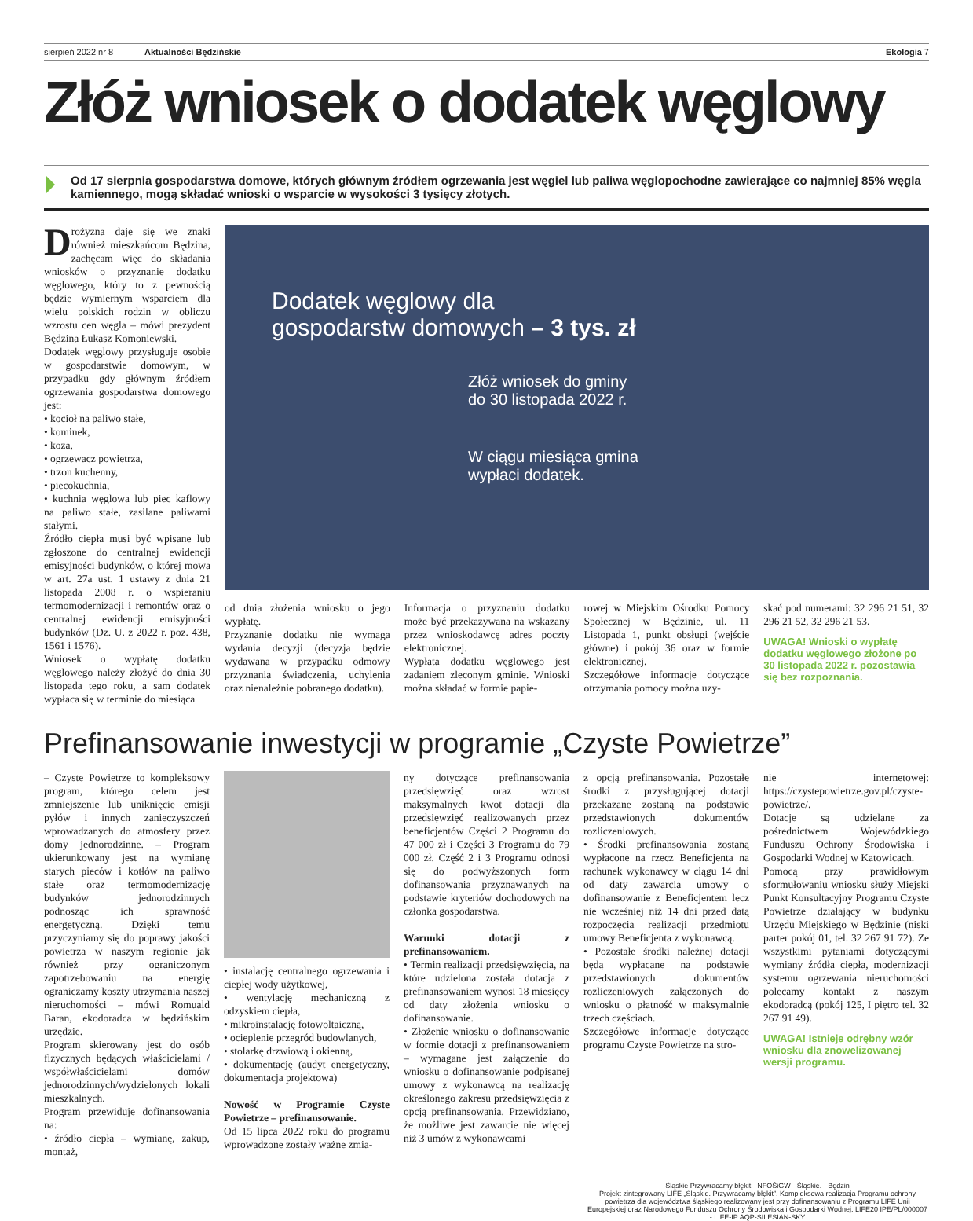sierpień 2022 nr 8 Aktualności Będzińskie Ekologia 7
Złóż wniosek o dodatek węglowy
Od 17 sierpnia gospodarstwa domowe, których głównym źródłem ogrzewania jest węgiel lub paliwa węglopochodne zawierające co najmniej 85% węgla kamiennego, mogą składać wnioski o wsparcie w wysokości 3 tysięcy złotych.
Drożyzna daje się we znaki również mieszkańcom Będzina, zachęcam więc do składania wniosków o przyznanie dodatku węglowego, który to z pewnością będzie wymiernym wsparciem dla wielu polskich rodzin w obliczu wzrostu cen węgla – mówi prezydent Będzina Łukasz Komoniewski.
Dodatek węglowy przysługuje osobie w gospodarstwie domowym, w przypadku gdy głównym źródłem ogrzewania gospodarstwa domowego jest:
• kocioł na paliwo stałe,
• kominek,
• koza,
• ogrzewacz powietrza,
• trzon kuchenny,
• piecokuchnia,
• kuchnia węglowa lub piec kaflowy na paliwo stałe, zasilane paliwami stałymi.
Źródło ciepła musi być wpisane lub zgłoszone do centralnej ewidencji emisyjności budynków, o której mowa w art. 27a ust. 1 ustawy z dnia 21 listopada 2008 r. o wspieraniu termomodernizacji i remontów oraz o centralnej ewidencji emisyjności budynków (Dz. U. z 2022 r. poz. 438, 1561 i 1576).
Wniosek o wypłatę dodatku węglowego należy złożyć do dnia 30 listopada tego roku, a sam dodatek wypłaca się w terminie do miesiąca
Dodatek węglowy dla
gospodarstw domowych – 3 tys. zł
Złóż wniosek do gminy
do 30 listopada 2022 r.
W ciągu miesiąca gmina
wypłaci dodatek.
od dnia złożenia wniosku o jego wypłatę.
Przyznanie dodatku nie wymaga wydania decyzji (decyzja będzie wydawana w przypadku odmowy przyznania świadczenia, uchylenia oraz nienależnie pobranego dodatku).
Informacja o przyznaniu dodatku może być przekazywana na wskazany przez wnioskodawcę adres poczty elektronicznej.
Wypłata dodatku węglowego jest zadaniem zleconym gminie. Wnioski można składać w formie papie-
rowej w Miejskim Ośrodku Pomocy Społecznej w Będzinie, ul. 11 Listopada 1, punkt obsługi (wejście główne) i pokój 36 oraz w formie elektronicznej.
Szczegółowe informacje dotyczące otrzymania pomocy można uzy-
skać pod numerami: 32 296 21 51, 32 296 21 52, 32 296 21 53.
UWAGA! Wnioski o wypłatę dodatku węglowego złożone po 30 listopada 2022 r. pozostawia się bez rozpoznania.
Prefinansowanie inwestycji w programie „Czyste Powietrze”
– Czyste Powietrze to kompleksowy program, którego celem jest zmniejszenie lub uniknięcie emisji pyłów i innych zanieczyszczeń wprowadzanych do atmosfery przez domy jednorodzinne. – Program ukierunkowany jest na wymianę starych pieców i kotłów na paliwo stałe oraz termomodernizację budynków jednorodzinnych podnosząc ich sprawność energetyczną. Dzięki temu przyczyniamy się do poprawy jakości powietrza w naszym regionie jak również przy ograniczonym zapotrzebowaniu na energię ograniczamy koszty utrzymania naszej nieruchomości – mówi Romuald Baran, ekodoradca w będzińskim urzędzie.
Program skierowany jest do osób fizycznych będących właścicielami / współwłaścicielami domów jednorodzinnych/wydzielonych lokali mieszkalnych.
Program przewiduje dofinansowania na:
• źródło ciepła – wymianę, zakup, montaż,
• instalację centralnego ogrzewania i ciepłej wody użytkowej,
• wentylację mechaniczną z odzyskiem ciepła,
• mikroinstalację fotowoltaiczną,
• ocieplenie przegród budowlanych,
• stolarkę drzwiową i okienną,
• dokumentację (audyt energetyczny, dokumentacja projektowa)
Nowość w Programie Czyste Powietrze – prefinansowanie.
Od 15 lipca 2022 roku do programu wprowadzone zostały ważne zmia-
ny dotyczące prefinansowania przedsięwzięć oraz wzrost maksymalnych kwot dotacji dla przedsięwzięć realizowanych przez beneficjentów Części 2 Programu do 47 000 zł i Części 3 Programu do 79 000 zł. Część 2 i 3 Programu odnosi się do podwyższonych form dofinansowania przyznawanych na podstawie kryteriów dochodowych na członka gospodarstwa.
Warunki dotacji z prefinansowaniem.
• Termin realizacji przedsięwzięcia, na które udzielona została dotacja z prefinansowaniem wynosi 18 miesięcy od daty złożenia wniosku o dofinansowanie.
• Złożenie wniosku o dofinansowanie w formie dotacji z prefinansowaniem – wymagane jest załączenie do wniosku o dofinansowanie podpisanej umowy z wykonawcą na realizację określonego zakresu przedsięwzięcia z opcją prefinansowania. Przewidziano, że możliwe jest zawarcie nie więcej niż 3 umów z wykonawcami
z opcją prefinansowania. Pozostałe środki z przysługującej dotacji przekazane zostaną na podstawie przedstawionych dokumentów rozliczeniowych.
• Środki prefinansowania zostaną wypłacone na rzecz Beneficjenta na rachunek wykonawcy w ciągu 14 dni od daty zawarcia umowy o dofinansowanie z Beneficjentem lecz nie wcześniej niż 14 dni przed datą rozpoczęcia realizacji przedmiotu umowy Beneficjenta z wykonawcą.
• Pozostałe środki należnej dotacji będą wypłacane na podstawie przedstawionych dokumentów rozliczeniowych załączonych do wniosku o płatność w maksymalnie trzech częściach.
Szczegółowe informacje dotyczące programu Czyste Powietrze na stro-
nie internetowej: https://czystepowietrze.gov.pl/czyste-powietrze/.
Dotacje są udzielane za pośrednictwem Wojewódzkiego Funduszu Ochrony Środowiska i Gospodarki Wodnej w Katowicach.
Pomocą przy prawidłowym sformułowaniu wniosku służy Miejski Punkt Konsultacyjny Programu Czyste Powietrze działający w budynku Urzędu Miejskiego w Będzinie (niski parter pokój 01, tel. 32 267 91 72). Ze wszystkimi pytaniami dotyczącymi wymiany źródła ciepła, modernizacji systemu ogrzewania nieruchomości polecamy kontakt z naszym ekodoradcą (pokój 125, I piętro tel. 32 267 91 49).
UWAGA! Istnieje odrębny wzór wniosku dla znowelizowanej wersji programu.
Śląskie Przywracamy błękit · NFOŚiGW · Śląskie. · Będzin
Projekt zintegrowany LIFE „Śląskie. Przywracamy błękit”. Kompleksowa realizacja Programu ochrony powietrza dla województwa śląskiego realizowany jest przy dofinansowaniu z Programu LIFE Unii Europejskiej oraz Narodowego Funduszu Ochrony Środowiska i Gospodarki Wodnej. LIFE20 IPE/PL/000007 - LIFE-IP AQP-SILESIAN-SKY